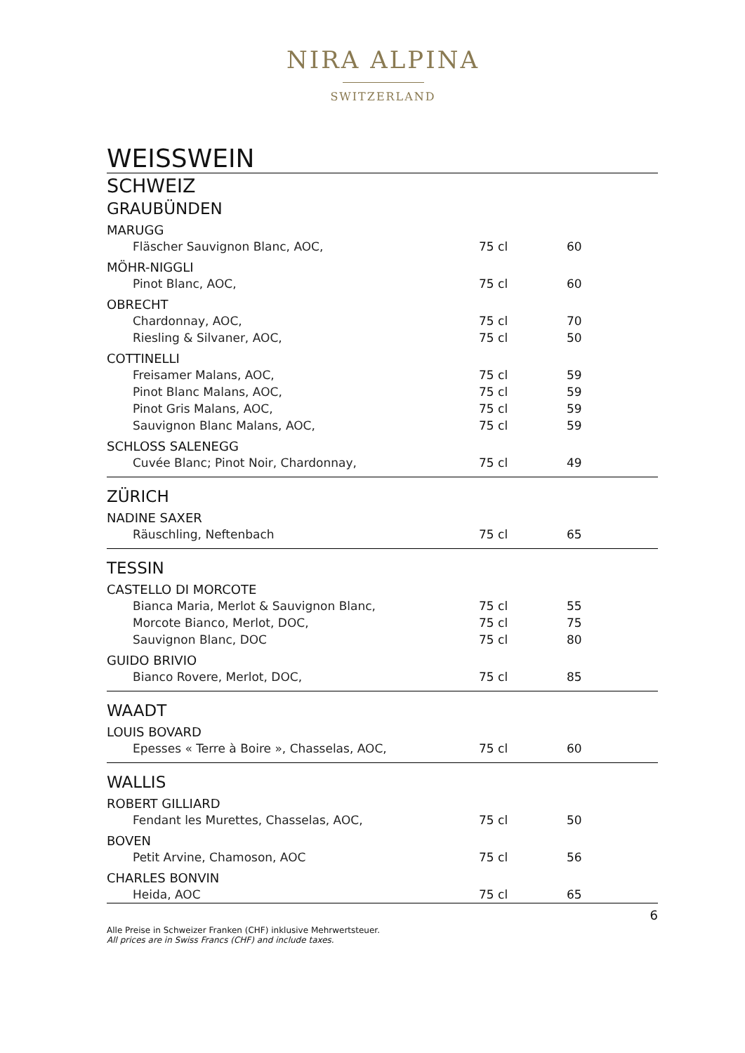NIRA ALPINA
SWITZERLAND
WEISSWEIN
SCHWEIZ
GRAUBÜNDEN
| MARUGG | | |
| Fläscher Sauvignon Blanc, AOC, | 75 cl | 60 |
| MÖHR-NIGGLI | | |
| Pinot Blanc, AOC, | 75 cl | 60 |
| OBRECHT | | |
| Chardonnay, AOC, | 75 cl | 70 |
| Riesling & Silvaner, AOC, | 75 cl | 50 |
| COTTINELLI | | |
| Freisamer Malans, AOC, | 75 cl | 59 |
| Pinot Blanc Malans, AOC, | 75 cl | 59 |
| Pinot Gris Malans, AOC, | 75 cl | 59 |
| Sauvignon Blanc Malans, AOC, | 75 cl | 59 |
| SCHLOSS SALENEGG | | |
| Cuvée Blanc; Pinot Noir, Chardonnay, | 75 cl | 49 |
ZÜRICH
| NADINE SAXER | | |
| Räuschling, Neftenbach | 75 cl | 65 |
TESSIN
| CASTELLO DI MORCOTE | | |
| Bianca Maria, Merlot & Sauvignon Blanc, | 75 cl | 55 |
| Morcote Bianco, Merlot, DOC, | 75 cl | 75 |
| Sauvignon Blanc, DOC | 75 cl | 80 |
| GUIDO BRIVIO | | |
| Bianco Rovere, Merlot, DOC, | 75 cl | 85 |
WAADT
| LOUIS BOVARD | | |
| Epesses « Terre à Boire », Chasselas, AOC, | 75 cl | 60 |
WALLIS
| ROBERT GILLIARD | | |
| Fendant les Murettes, Chasselas, AOC, | 75 cl | 50 |
| BOVEN | | |
| Petit Arvine, Chamoson, AOC | 75 cl | 56 |
| CHARLES BONVIN | | |
| Heida, AOC | 75 cl | 65 |
6
Alle Preise in Schweizer Franken (CHF) inklusive Mehrwertsteuer.
All prices are in Swiss Francs (CHF) and include taxes.